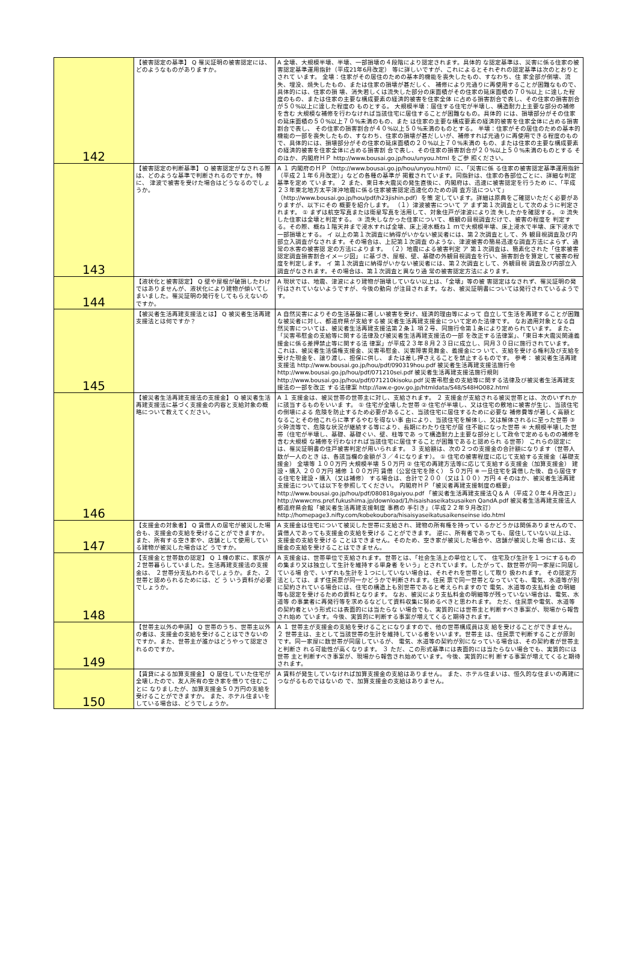| 142 | 【被害認定の基準】 Q 罹災証明の被害認定には、どのようなものがありますか。 | A 全壊、大規模半壊、半壊、一部損壊の４段階により認定されます。具体的 な認定基準は、災害に係る住家の被害認定基準運用指針（平成21年6月改定） 等に詳しいですが、これによるとそれぞれの認定基準は次のとおりとされて います。 全壊：住家がその居住のための基本的機能を喪失したもの、すなわち、住 家全部が倒壊、流失、埋没、焼失したもの、または住家の損壊が甚だしく、 補修により元通りに再使用することが困難なもので、具体的には、住家の損 壊、消失若しくは流失した部分の床面積がその住家の延床面積の７０%以上 に達した程度のもの、または住家の主要な構成要素の経済的被害を住家全体 に占める損害割合で表し、その住家の損害割合が５０%以上に達した程度の ものとする。 大規模半壊：居住する住宅が半壊し、構造耐力上主要な部分の補修を含む 大規模な補修を行わなければ当該住宅に居住することが困難なもの。具体的 には、損壊部分がその住家の延床面積の５０%以上７０%未満のもの、また は住家の主要な構成要素の経済的被害を住家全体に占める損害割合で表し、 その住家の損害割合が４０%以上５０%未満のものとする。 半壊：住家がその居住のための基本的機能の一部を喪失したもの、すなわち、住家の損壊が甚だしいが、補修すれば元通りに再使用できる程度のもの で、具体的には、損壊部分がその住家の延床面積の２０%以上７０%未満の もの、または住家の主要な構成要素の経済的被害を住家全体に占める損害割 合で表し、その住家の損害割合が２０%以上５０%未満のものとする そのほか、内閣府ＨＰ http://www.bousai.go.jp/hou/unyou.html をご参 照ください。 |
| 143 | 【被害認定の判断基準】 Q 被害認定がなされる際は、どのような基準で判断されるのですか。特に、 津波で被害を受けた場合はどうなるのでしょうか。 | A １ 内閣府のＨＰ（http://www.bousai.go.jp/hou/unyou.html）に、「災害に係 る住家の被害認定基準運用指針（平成２１年６月改定）」などの各種の基準が 掲載されています。同指針は、住家の各部位ごとに、詳細な判定基準を定め ています。 ２ また、東日本大震災の発生直後に、内閣府は、迅速に被害認定を行うため に、「平成２３年東北地方太平洋沖地震に係る住家被害認定迅速化のための調 査方法について」（http://www.bousai.go.jp/hou/pdf/h23jishin.pdf）を策 定しています。詳細は原典をご確認いただく必要がありますが、以下にその 概要を紹介します。 （１）津波被害について ア まず第１次調査として次のように判定されます。 ① まずは航空写真または衛星写真を活用して、対象住戸が津波により流 失したかを確認する。 ② 流失した住家は全壊と判定する。 ③ 流失しなかった住家について、概観の目視調査だけで、被害の程度を 判定する。その際、概ね１階天井まで浸水すれば全壊、床上浸水概ね１ ｍで大規模半壊、床上浸水で半壊、床下浸水で一部損壊とする。 イ 以上の第１次調査に納得がいかない被災者には、第２次調査として、外 観目視調査及び内部立入調査がなされます。その場合は、上記第１次調査 のような、津波被害の簡易迅速な調査方法によらず、通常の水害の被害認 定の方法によります。 （２）地震による被害判定 ア 第１次調査は、簡素化された「住家被害認定調査損害割合イメージ図」 に基づき、屋根、壁、基礎の外観目視調査を行い、損害割合を算定して被害の程度を判定します。 イ 第１次調査に納得がいかない被災者には、第２次調査として、外観目視 調査及び内部立入調査がなされます。その場合は、第１次調査と異なり通 常の被害認定方法によります。 |
| 144 | 【液状化と被害認定】 Q 壁や屋根が破損したわけではありませんが、液状化により建物が傾いてし まいました。罹災証明の発行をしてもらえないのですか。 | A 現状では、地震、津波により建物が損壊していない以上は、「全壊」等の被 害認定はなされず、罹災証明の発行はされていないようですが、今後の動向 が注目されます。なお、被災証明書については発行されているようです。 |
| 145 | 【被災者生活再建支援法とは】 Q 被災者生活再建支援法とは何ですか？ | A 自然災害によりその生活基盤に著しい被害を受け、経済的理由等によって 自立して生活を再建することが困難な被災者に対し、都道府県が支給する被 災者生活再建支援金について定めた法律です。 なお適用対象となる自然災害については、被災者生活再建支援法第２条１ 項２号、同施行令第１条により定められています。 また、「災害弔慰金の支給等に関する法律及び被災者生活再建支援法の一部 を改正する法律案」、「東日本大震災関連義援金に係る差押禁止等に関する法 律案」が平成２３年８月２３日に成立し、同月３０日に施行されています。 これは、被災者生活債権支援金、災害弔慰金、災害障害見舞金、義援金につ いて、支給を受ける権利及び支給を受けた現金を、譲り渡し、担保に供し、 または差し押さえることを禁止するものです。 参考： 被災者生活再建支援法 http://www.bousai.go.jp/hou/pdf/090319hou.pdf 被災者生活再建支援法施行令 http://www.bousai.go.jp/hou/pdf/071210sei.pdf 被災者生活再建支援法施行規則 http://www.bousai.go.jp/hou/pdf/071210kisoku.pdf 災害弔慰金の支給等に関する法律及び被災者生活再建支援法の一部を改正 する法律案 http://law.e-gov.go.jp/htmldata/S48/S48HO082.html |
| 146 | 【被災者生活再建支援法の支援金】 Q 被災者生活再建支援法に基づく支援金の内容と支給対象の概略について教えてください。 | A １ 支援金は、被災世帯の世帯主に対し、支給されます。 ２ 支援金が支給される被災世帯とは、次のいずれかに該当するものをいいま す。 ① 住宅が全壊した世帯 ② 住宅が半壊し、又は住宅の敷地に被害が生じ、当該住宅の倒壊による 危険を防止するため必要があること、当該住宅に居住するために必要な 補修費等が著しく高額となることその他これらに準ずるやむを得ない事 由により、当該住宅を解体し、又は解体されるに至った世帯 ③ 火砕流等で、危険な状況が継続する等により、長期にわたり住宅が居 住不能になった世帯 ④ 大規模半壊した世帯（住宅が半壊し、基礎、基礎ぐい、壁、柱等であ って構造耐力上主要な部分として政令で定めるものの補修を含む大規模 な補修を行わなければ当該住宅に居住することが困難であると認められ る世帯） これらの認定には、罹災証明書の住戸被害判定が用いられます。 ３ 支給額は、次の２つの支援金の合計額になります（世帯人数が一人のとき は、各該当欄の金額が３／４になります）。 ① 住宅の被害程度に応じて支給する支援金（基礎支援金） 全壊等 １００万円 大規模半壊 ５０万円 ② 住宅の再建方法等に応じて支給する支援金（加算支援金） 建設・購入 ２００万円 補修 １００万円 賃借（公営住宅を除く） ５０万円 ※ 一旦住宅を賃借した後、自ら居住する住宅を建設・購入（又は補修） する場合は、合計で２００（又は１００）万円 4 そのほか、被災者生活再建支援法については以下を参照してください。 内閣府ＨＰ「被災者再建支援制度の概要」 http://www.bousai.go.jp/hou/pdf/080818gaiyou.pdf 「被災者生活再建支援法Ｑ＆Ａ（平成２０年４月改正）」 http://wwwcms.pref.fukushima.jp/download/1/hisaishaseikatsusaiken QandA.pdf 被災者生活再建支援法人都道府県会館「被災者生活再建支援制度 事務の 手引き」（平成２２年９月改訂） http://homepage3.nifty.com/kobekoubora/hisaisyaseikatusaikenseinse ido.html |
| 147 | 【支援金の対象者】 Q 賃借人の居宅が被災した場合も、支援金の支給を受けることができますか。 また、所有する空き家や、店舗として使用している建物が被災した場合はど うですか。 | A 支援金は住宅について被災した世帯に支給され、建物の所有権を持ってい るかどうかは関係ありませんので、賃借人であっても支援金の支給を受ける ことができます。 逆に、所有者であっても、居住していない以上は、支援金の支給を受ける ことはできません。そのため、空き家が被災した場合や、店舗が被災した場 合には、支援金の支給を受けることはできません。 |
| 148 | 【支援金と世帯数の認定】 Q １棟の家に、家族が２世帯暮らしていました。生活再建支援法の支援金は、 ２世帯分支払われるでしょうか。また、２世帯と認められるためには、ど う いう資料が必要でしょうか。 | A 支援金は、世帯単位で支給されます。世帯とは、「社会生活上の単位として、 住宅及び生計を１つにするものの集まり又は独立して生計を維持する単身者 をいう」とされています。したがって、数世帯が同一家屋に同居している場 合で、いずれも生計を１つにしていない場合は、それぞれを世帯として取り 扱われます。 その認定方法としては、まず住民票が同一かどうかで判断されます。住民 票で同一世帯となっていても、電気、水道等が別に契約されている場合には、住宅の構造上も別世帯であると考えられますので 電気、水道等の支払料金 の明細等も認定を受けるための資料となります。 なお、被災により支払料金の明細等が残っていない場合は、電気、水道等 の事業者に再発行等を求めるなどして資料収集に努めるべきと思われます。 ただ、住民票や電気、水道等の契約者という形式には表面的には当たらな い場合でも、実質的には世帯主と判断すべき事案が、現場から報告され始め ています。今後、実質的に判断する事案が増えてくると期待されます。 |
| 149 | 【世帯主以外の申請】 Q 世帯のうち、世帯主以外の者は、支援金の支給を受けることはできないの ですか。また、世帯主が誰かはどうやって認定されるのですか。 | A １ 世帯主が支援金の支給を受けることになりますので、他の世帯構成員は支 給を受けることができません。 ２ 世帯主は、主として当該世帯の生計を維持している者をいいます。世帯主 は、住民票で判断することが原則です。同一家屋に数世帯が同居しているが、 電気、水道等の契約が別になっている場合は、その契約者が世帯主と判断さ れる可能性が高くなります。 ３ ただ、この形式基準には表面的には当たらない場合でも、実質的には世帯 主と判断すべき事案が、現場から報告され始めています。今後、実質的に判 断する事案が増えてくると期待されます。 |
| 150 | 【賃貸による加算支援金】 Q 居住していた住宅が全壊したので、友人所有の空き家を借りて住むことに なりましたが、加算支援金５０万円の支給を受けることができますか。 また、ホテル住まいをしている場合は、どうでしょうか。 | A 賃料が発生していなければ加算支援金の支給はありません。 また、ホテル住まいは、恒久的な住まいの再建につながるものではないの で、加算支援金の支給はありません。 |